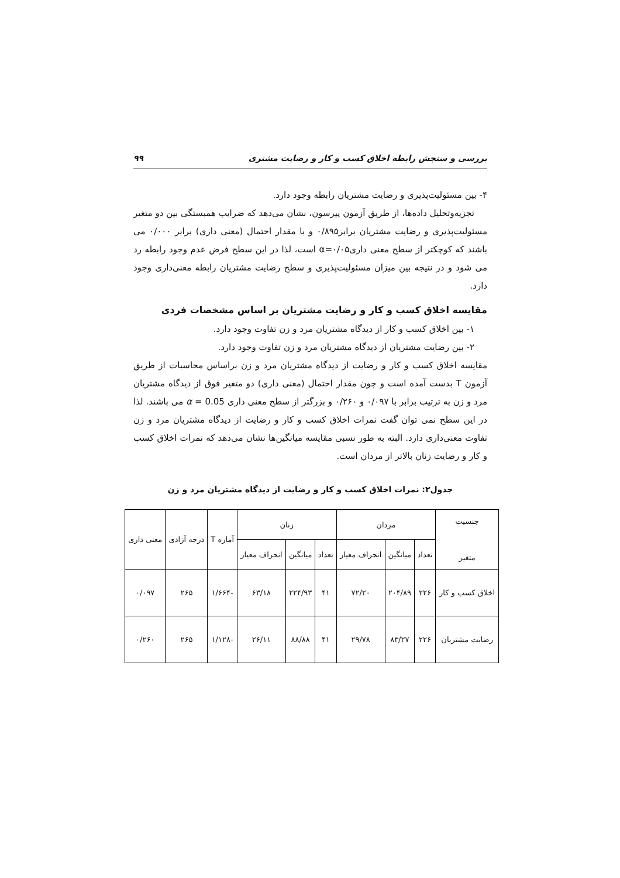بررسی و سنجش رابطه اخلاق کسب و کار و رضایت مشتری ۹۹
۴- بین مسئولیت‌پذیری و رضایت مشتریان رابطه وجود دارد.
تجزیه‌وتحلیل داده‌ها، از طریق آزمون پیرسون، نشان می‌دهد که ضرایب همبستگی بین دو متغیر مسئولیت‌پذیری و رضایت مشتریان برابر۰/۸۹۵ و با مقدار احتمال (معنی داری) برابر ۰/۰۰۰ می باشند که کوچکتر از سطح معنی داری۰/۰۵=α است، لذا در این سطح فرض عدم وجود رابطه رد می شود و در نتیجه بین میزان مسئولیت‌پذیری و سطح رضایت مشتریان رابطه معنی‌داری وجود دارد.
مقایسه اخلاق کسب و کار و رضایت مشتریان بر اساس مشخصات فردی
۱- بین اخلاق کسب و کار از دیدگاه مشتریان مرد و زن تفاوت وجود دارد.
۲- بین رضایت مشتریان از دیدگاه مشتریان مرد و زن تفاوت وجود دارد.
مقایسه اخلاق کسب و کار و رضایت از دیدگاه مشتریان مرد و زن براساس محاسبات از طریق آزمون T بدست آمده است و چون مقدار احتمال (معنی داری) دو متغیر فوق از دیدگاه مشتریان مرد و زن به ترتیب برابر با ۰/۰۹۷ و ۰/۲۶۰ و بزرگتر از سطح معنی داری α = 0.05 می باشند. لذا در این سطح نمی توان گفت نمرات اخلاق کسب و کار و رضایت از دیدگاه مشتریان مرد و زن تفاوت معنی‌داری دارد. البته به طور نسبی مقایسه میانگین‌ها نشان می‌دهد که نمرات اخلاق کسب و کار و رضایت زنان بالاتر از مردان است.
جدول۲: نمرات اخلاق کسب و کار و رضایت از دیدگاه مشتریان مرد و زن
| جنسیت متغیر | مردان | | | زنان | | | آماره T | درجه آزادی | معنی داری |
| --- | --- | --- | --- | --- | --- | --- | --- | --- | --- |
| | تعداد | میانگین | انحراف معیار | تعداد | میانگین | انحراف معیار | | | |
| اخلاق کسب و کار | ۲۲۶ | ۲۰۴/۸۹ | ۷۲/۲۰ | ۴۱ | ۲۲۴/۹۳ | ۶۳/۱۸ | -۱/۶۶۴ | ۲۶۵ | ۰/۰۹۷ |
| رضایت مشتریان | ۲۲۶ | ۸۳/۲۷ | ۲۹/۷۸ | ۴۱ | ۸۸/۸۸ | ۲۶/۱۱ | -۱/۱۲۸ | ۲۶۵ | ۰/۲۶۰ |